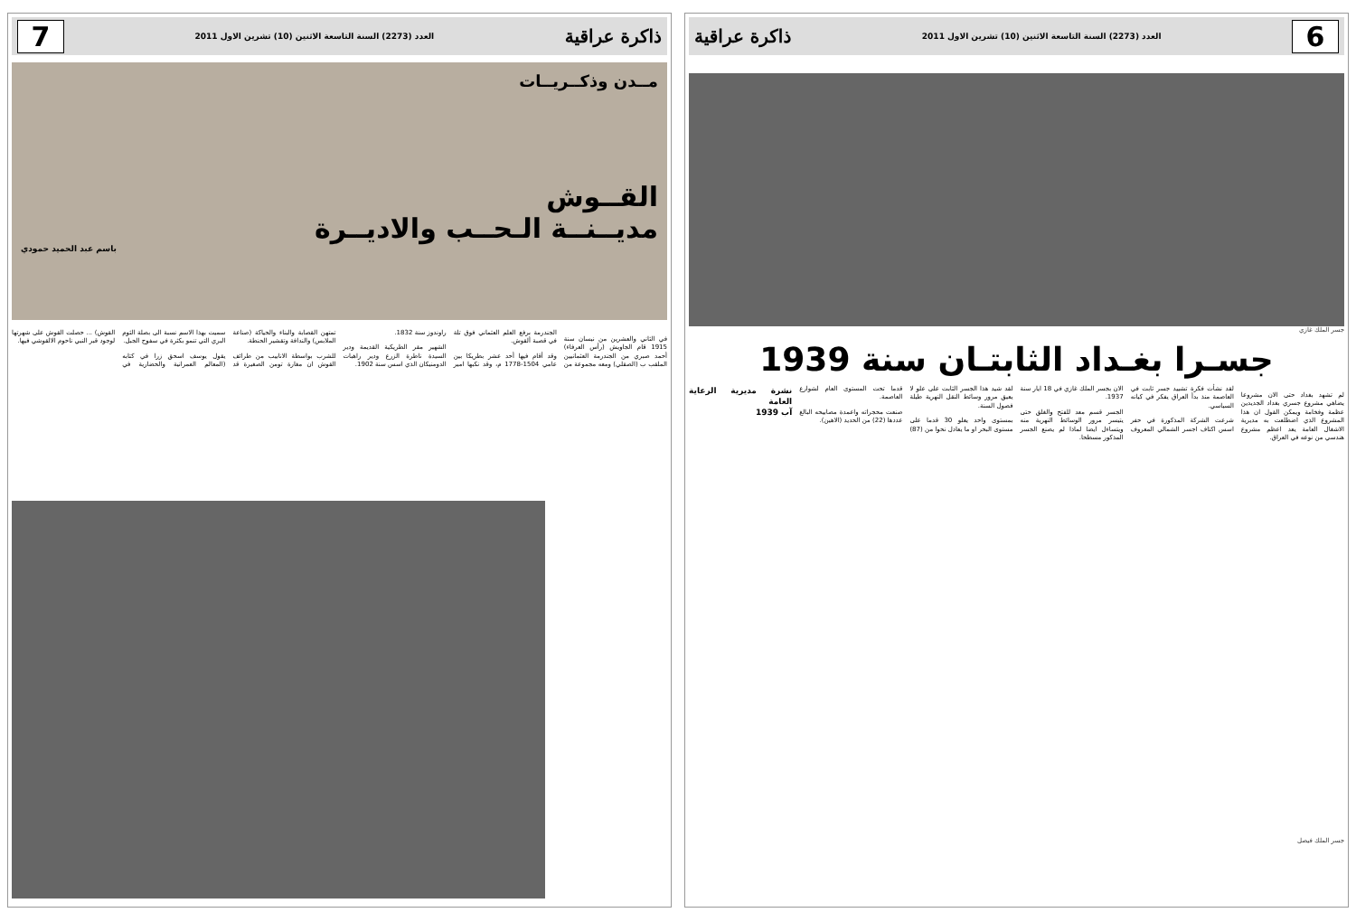ذاكرة عراقية العدد (2273) السنة التاسعة الاثنين (10) تشرين الاول 2011 7
مــدن وذكــريــات
القــوش
مديــنــة الـحــب والاديــرة
باسم عبد الحميد حمودي
في الثاني والعشرين من نيسان سنة 1915 قام الجاويش (رأس العرفاء) أحمد صبري من الجندرمة العثمانيين الملقب ب (الصقلي) ومعه مجموعة من الجندرمة برفع العلم العثماني فوق تلة في قصبة ألقوش.
وقد أقام فيها أحد عشر بطريكا بين عامي 1504-1778 م، وقد نكبها امير راوندوز سنة 1832.
الشهير مقر الطريكية القديمة ودير السيدة ناطرة الزرع ودير راهبات الدومنيكان الذي اسس سنة 1902.
تمتهن القصابة والبناء والحياكة (صناعة الملابس) والندافة وتقشير الحنطة.
للشرب بواسطة الانابيب من طرائف القوش ان مغارة تومن الصغيرة قد سميت بهذا الاسم نسبة الى بصلة الثوم البري التي تنمو بكثرة في سفوح الجبل.
يقول يوسف اسحق زرا في كتابه (المعالم العمرانية والحضارية في القوش) ... حصلت القوش على شهرتها لوجود قبر النبي ناحوم الالقوشي فيها.
6 العدد (2273) السنة التاسعة الاثنين (10) تشرين الاول 2011 ذاكرة عراقية
جسر الملك غازي
جسـرا بغـداد الثابتـان سنة 1939
لم تشهد بغداد حتى الان مشروعا يضاهي مشروع جسري بغداد الجديدين عظمة وفخامة ويمكن القول ان هذا المشروع الذي اضطلعت به مديرية الاشغال العامة يعد اعظم مشروع هندسي من نوعه في العراق.
لقد نشأت فكرة تشييد جسر ثابت في العاصمة منذ بدأ العراق يفكر في كيانه السياسي.
شرعت الشركة المذكورة في حفر اسس اكتاف اجسر الشمالي المعروف الان بجسر الملك غازي في 18 ايار سنة 1937.
الجسر قسم معد للفتح والغلق حتى يتيسر مرور الوسائط النهرية منه ويتساءل ايضا لماذا لم يصنع الجسر المذكور مسطحا.
لقد شيد هذا الجسر الثابت على علو لا يعيق مرور وسائط النقل النهرية طيلة فصول السنة.
بمستوى واحد يعلو 30 قدما على مستوى البحر او ما يعادل نحوا من (87) قدما تحت المستوى العام لشوارع العاصمة.
صنعت محجراته واعمدة مصابيحه البالغ عددها (22) من الحديد (الاهين).
نشرة مديرية الرعاية العامة
آب 1939
جسر الملك فيصل